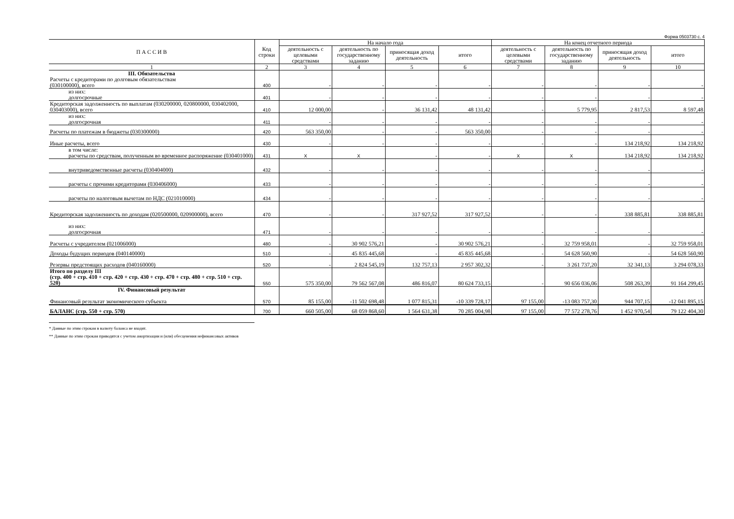Форма 0503730 с. 4
| П А С С И В | Код строки | На начало года | | | | На конец отчетного периода | | | |
| --- | --- | --- | --- | --- | --- | --- | --- | --- | --- |
| | | деятельность с целевыми средствами | деятельность по государственному заданию | приносящая доход деятельность | итого | деятельность с целевыми средствами | деятельность по государственному заданию | приносящая доход деятельность | итого |
| 1 | 2 | 3 | 4 | 5 | 6 | 7 | 8 | 9 | 10 |
| III. Обязательства Расчеты с кредиторами по долговым обязательствам (030100000), всего | 400 | - | - | - | - | - | - | - | - |
| из них: долгосрочные | 401 | - | - | - | - | - | - | - | - |
| Кредиторская задолженность по выплатам (030200000, 020800000, 030402000, 030403000), всего | 410 | 12 000,00 | - | 36 131,42 | 48 131,42 | - | 5 779,95 | 2 817,53 | 8 597,48 |
| из них: долгосрочная | 411 | - | - | - | - | - | - | - | - |
| Расчеты по платежам в бюджеты (030300000) | 420 | 563 350,00 | - | - | 563 350,00 | - | - | - | - |
| Иные расчеты, всего | 430 | - | - | - | - | - | - | 134 218,92 | 134 218,92 |
| в том числе: расчеты по средствам, полученным во временное распоряжение (030401000) | 431 | X | X | - | - | X | X | 134 218,92 | 134 218,92 |
| внутриведомственные расчеты (030404000) | 432 | - | - | - | - | - | - | - | - |
| расчеты с прочими кредиторами (030406000) | 433 | - | - | - | - | - | - | - | - |
| расчеты по налоговым вычетам по НДС (021010000) | 434 | - | - | - | - | - | - | - | - |
| Кредиторская задолженность по доходам (020500000, 020900000), всего | 470 | - | - | 317 927,52 | 317 927,52 | - | - | 338 885,81 | 338 885,81 |
| из них: долгосрочная | 471 | - | - | - | - | - | - | - | - |
| Расчеты с учредителем (021006000) | 480 | - | 30 902 576,21 | - | 30 902 576,21 | - | 32 759 958,01 | - | 32 759 958,01 |
| Доходы будущих периодов (040140000) | 510 | - | 45 835 445,68 | - | 45 835 445,68 | - | 54 628 560,90 | - | 54 628 560,90 |
| Резервы предстоящих расходов (040160000) | 520 | - | 2 824 545,19 | 132 757,13 | 2 957 302,32 | - | 3 261 737,20 | 32 341,13 | 3 294 078,33 |
| Итого по разделу III (стр. 400 + стр. 410 + стр. 420 + стр. 430 + стр. 470 + стр. 480 + стр. 510 + стр. 520) | 550 | 575 350,00 | 79 562 567,08 | 486 816,07 | 80 624 733,15 | - | 90 656 036,06 | 508 263,39 | 91 164 299,45 |
| IV. Финансовый результат Финансовый результат экономического субъекта | 570 | 85 155,00 | -11 502 698,48 | 1 077 815,31 | -10 339 728,17 | 97 155,00 | -13 083 757,30 | 944 707,15 | -12 041 895,15 |
| БАЛАНС (стр. 550 + стр. 570) | 700 | 660 505,00 | 68 059 868,60 | 1 564 631,38 | 70 285 004,98 | 97 155,00 | 77 572 278,76 | 1 452 970,54 | 79 122 404,30 |
* Данные по этим строкам в валюту баланса не входят.
** Данные по этим строкам приводятся с учетом амортизации и (или) обесценения нефинансовых активов